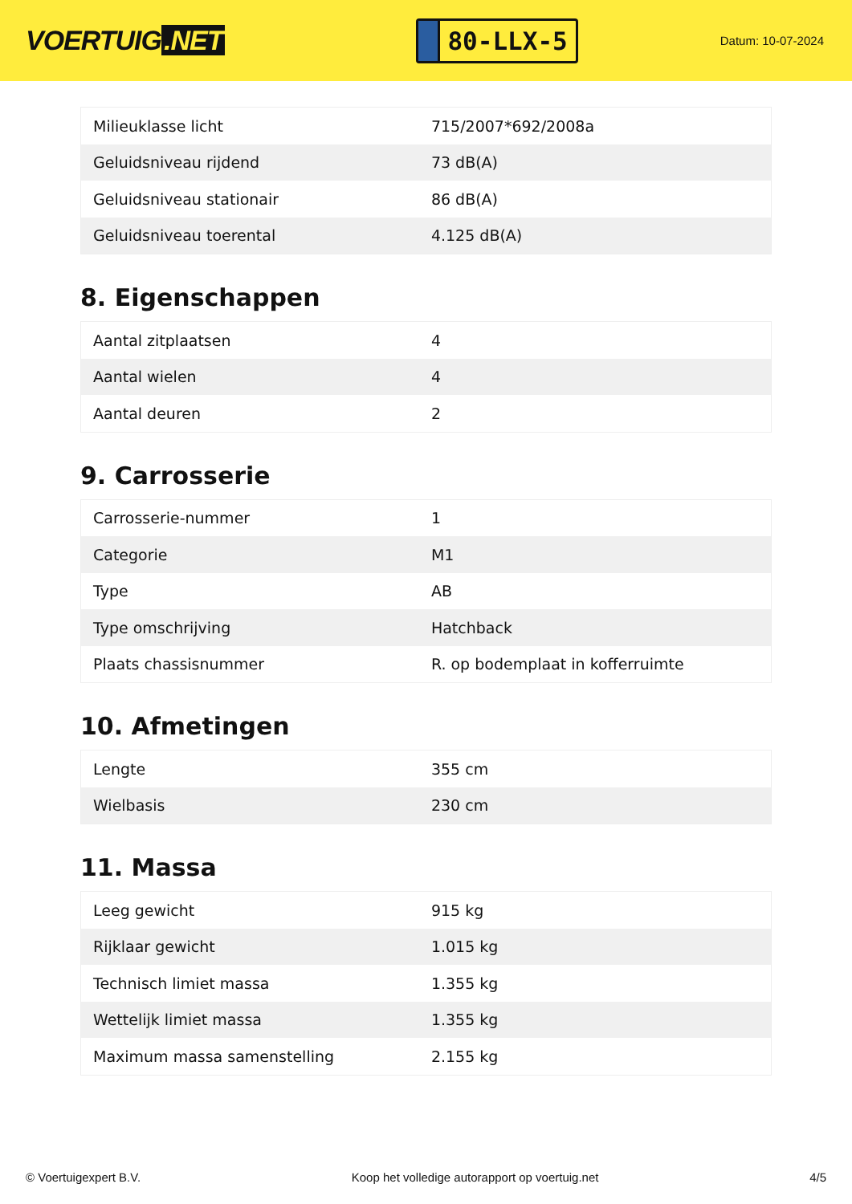VOERTUIG.NET
80-LLX-5
Datum: 10-07-2024
| Milieuklasse licht | 715/2007*692/2008a |
| Geluidsniveau rijdend | 73 dB(A) |
| Geluidsniveau stationair | 86 dB(A) |
| Geluidsniveau toerental | 4.125 dB(A) |
8. Eigenschappen
| Aantal zitplaatsen | 4 |
| Aantal wielen | 4 |
| Aantal deuren | 2 |
9. Carrosserie
| Carrosserie-nummer | 1 |
| Categorie | M1 |
| Type | AB |
| Type omschrijving | Hatchback |
| Plaats chassisnummer | R. op bodemplaat in kofferruimte |
10. Afmetingen
| Lengte | 355 cm |
| Wielbasis | 230 cm |
11. Massa
| Leeg gewicht | 915 kg |
| Rijklaar gewicht | 1.015 kg |
| Technisch limiet massa | 1.355 kg |
| Wettelijk limiet massa | 1.355 kg |
| Maximum massa samenstelling | 2.155 kg |
© Voertuigexpert B.V. Koop het volledige autorapport op voertuig.net 4/5